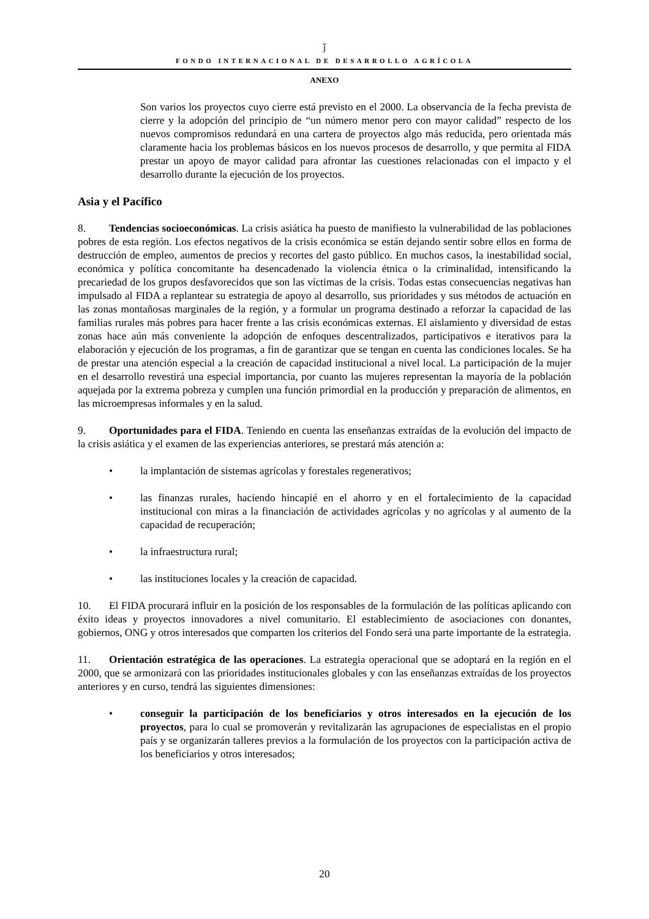ǰ
FONDO INTERNACIONAL DE DESARROLLO AGRÍCOLA
ANEXO
Son varios los proyectos cuyo cierre está previsto en el 2000. La observancia de la fecha prevista de cierre y la adopción del principio de “un número menor pero con mayor calidad” respecto de los nuevos compromisos redundará en una cartera de proyectos algo más reducida, pero orientada más claramente hacia los problemas básicos en los nuevos procesos de desarrollo, y que permita al FIDA prestar un apoyo de mayor calidad para afrontar las cuestiones relacionadas con el impacto y el desarrollo durante la ejecución de los proyectos.
Asia y el Pacífico
8. Tendencias socioeconómicas. La crisis asiática ha puesto de manifiesto la vulnerabilidad de las poblaciones pobres de esta región. Los efectos negativos de la crisis económica se están dejando sentir sobre ellos en forma de destrucción de empleo, aumentos de precios y recortes del gasto público. En muchos casos, la inestabilidad social, económica y política concomitante ha desencadenado la violencia étnica o la criminalidad, intensificando la precariedad de los grupos desfavorecidos que son las víctimas de la crisis. Todas estas consecuencias negativas han impulsado al FIDA a replantear su estrategia de apoyo al desarrollo, sus prioridades y sus métodos de actuación en las zonas montañosas marginales de la región, y a formular un programa destinado a reforzar la capacidad de las familias rurales más pobres para hacer frente a las crisis económicas externas. El aislamiento y diversidad de estas zonas hace aún más conveniente la adopción de enfoques descentralizados, participativos e iterativos para la elaboración y ejecución de los programas, a fin de garantizar que se tengan en cuenta las condiciones locales. Se ha de prestar una atención especial a la creación de capacidad institucional a nivel local. La participación de la mujer en el desarrollo revestirá una especial importancia, por cuanto las mujeres representan la mayoría de la población aquejada por la extrema pobreza y cumplen una función primordial en la producción y preparación de alimentos, en las microempresas informales y en la salud.
9. Oportunidades para el FIDA. Teniendo en cuenta las enseñanzas extraídas de la evolución del impacto de la crisis asiática y el examen de las experiencias anteriores, se prestará más atención a:
• la implantación de sistemas agrícolas y forestales regenerativos;
• las finanzas rurales, haciendo hincapié en el ahorro y en el fortalecimiento de la capacidad institucional con miras a la financiación de actividades agrícolas y no agrícolas y al aumento de la capacidad de recuperación;
• la infraestructura rural;
• las instituciones locales y la creación de capacidad.
10. El FIDA procurará influir en la posición de los responsables de la formulación de las políticas aplicando con éxito ideas y proyectos innovadores a nivel comunitario. El establecimiento de asociaciones con donantes, gobiernos, ONG y otros interesados que comparten los criterios del Fondo será una parte importante de la estrategia.
11. Orientación estratégica de las operaciones. La estrategia operacional que se adoptará en la región en el 2000, que se armonizará con las prioridades institucionales globales y con las enseñanzas extraídas de los proyectos anteriores y en curso, tendrá las siguientes dimensiones:
• conseguir la participación de los beneficiarios y otros interesados en la ejecución de los proyectos, para lo cual se promoverán y revitalizarán las agrupaciones de especialistas en el propio país y se organizarán talleres previos a la formulación de los proyectos con la participación activa de los beneficiarios y otros interesados;
20